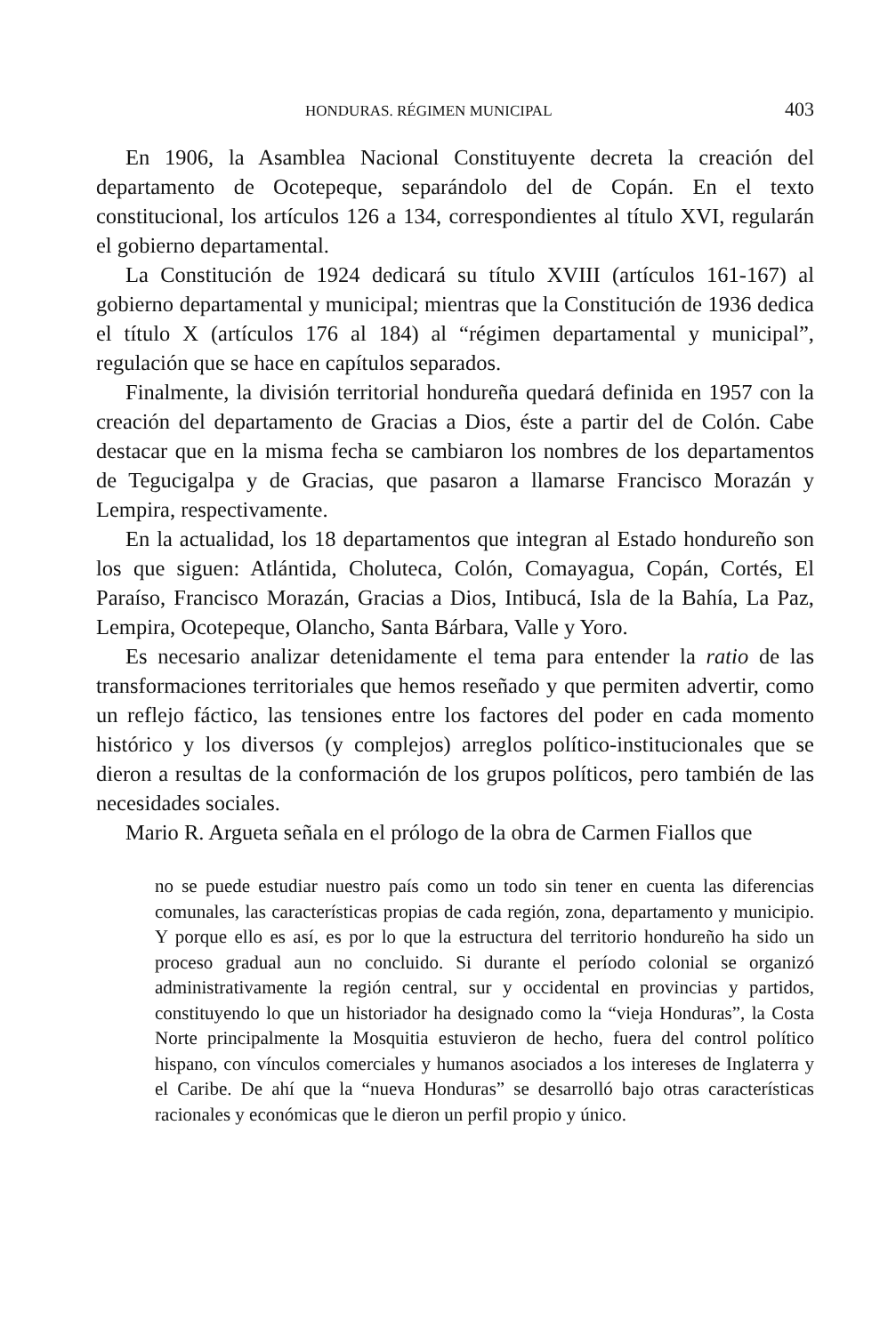HONDURAS. RÉGIMEN MUNICIPAL 403
En 1906, la Asamblea Nacional Constituyente decreta la creación del departamento de Ocotepeque, separándolo del de Copán. En el texto constitucional, los artículos 126 a 134, correspondientes al título XVI, regularán el gobierno departamental.
La Constitución de 1924 dedicará su título XVIII (artículos 161-167) al gobierno departamental y municipal; mientras que la Constitución de 1936 dedica el título X (artículos 176 al 184) al “régimen departamental y municipal”, regulación que se hace en capítulos separados.
Finalmente, la división territorial hondureña quedará definida en 1957 con la creación del departamento de Gracias a Dios, éste a partir del de Colón. Cabe destacar que en la misma fecha se cambiaron los nombres de los departamentos de Tegucigalpa y de Gracias, que pasaron a llamarse Francisco Morazán y Lempira, respectivamente.
En la actualidad, los 18 departamentos que integran al Estado hondureño son los que siguen: Atlántida, Choluteca, Colón, Comayagua, Copán, Cortés, El Paraíso, Francisco Morazán, Gracias a Dios, Intibucá, Isla de la Bahía, La Paz, Lempira, Ocotepeque, Olancho, Santa Bárbara, Valle y Yoro.
Es necesario analizar detenidamente el tema para entender la ratio de las transformaciones territoriales que hemos reseñado y que permiten advertir, como un reflejo fáctico, las tensiones entre los factores del poder en cada momento histórico y los diversos (y complejos) arreglos político-institucionales que se dieron a resultas de la conformación de los grupos políticos, pero también de las necesidades sociales.
Mario R. Argueta señala en el prólogo de la obra de Carmen Fiallos que
no se puede estudiar nuestro país como un todo sin tener en cuenta las diferencias comunales, las características propias de cada región, zona, departamento y municipio. Y porque ello es así, es por lo que la estructura del territorio hondureño ha sido un proceso gradual aun no concluido. Si durante el período colonial se organizó administrativamente la región central, sur y occidental en provincias y partidos, constituyendo lo que un historiador ha designado como la “vieja Honduras”, la Costa Norte principalmente la Mosquitia estuvieron de hecho, fuera del control político hispano, con vínculos comerciales y humanos asociados a los intereses de Inglaterra y el Caribe. De ahí que la “nueva Honduras” se desarrolló bajo otras características racionales y económicas que le dieron un perfil propio y único.